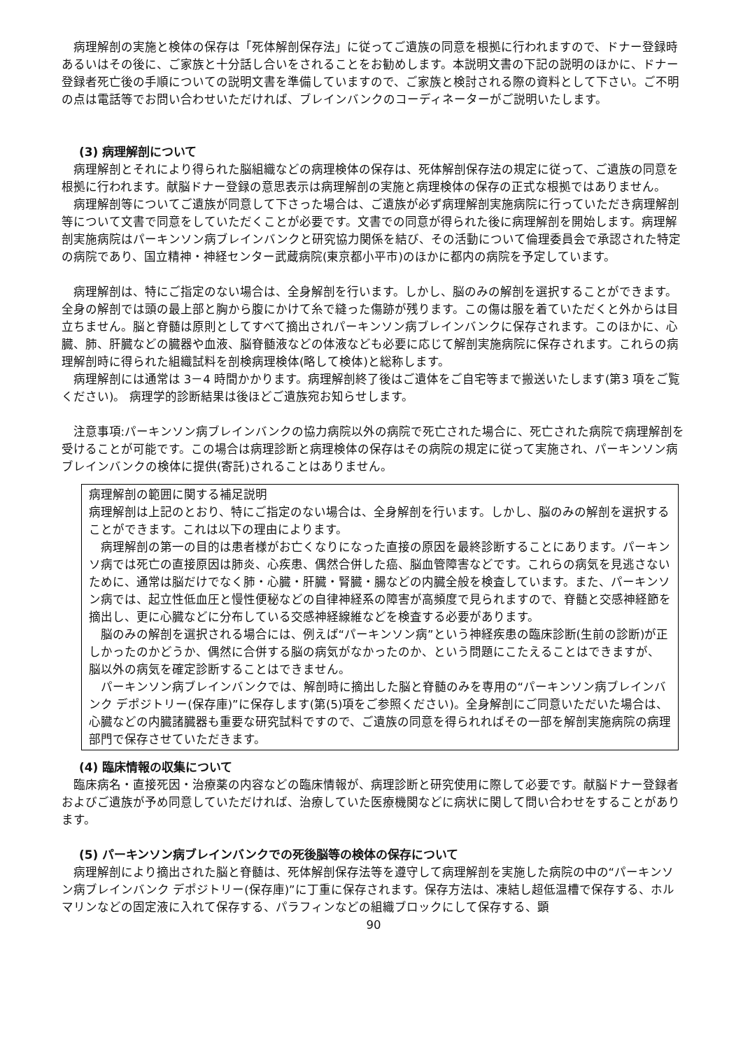病理解剖の実施と検体の保存は「死体解剖保存法」に従ってご遺族の同意を根拠に行われますので、ドナー登録時あるいはその後に、ご家族と十分話し合いをされることをお勧めします。本説明文書の下記の説明のほかに、ドナー登録者死亡後の手順についての説明文書を準備していますので、ご家族と検討される際の資料として下さい。ご不明の点は電話等でお問い合わせいただければ、ブレインバンクのコーディネーターがご説明いたします。
(3) 病理解剖について
病理解剖とそれにより得られた脳組織などの病理検体の保存は、死体解剖保存法の規定に従って、ご遺族の同意を根拠に行われます。献脳ドナー登録の意思表示は病理解剖の実施と病理検体の保存の正式な根拠ではありません。
病理解剖等についてご遺族が同意して下さった場合は、ご遺族が必ず病理解剖実施病院に行っていただき病理解剖等について文書で同意をしていただくことが必要です。文書での同意が得られた後に病理解剖を開始します。病理解剖実施病院はパーキンソン病ブレインバンクと研究協力関係を結び、その活動について倫理委員会で承認された特定の病院であり、国立精神・神経センター武蔵病院(東京都小平市)のほかに都内の病院を予定しています。
病理解剖は、特にご指定のない場合は、全身解剖を行います。しかし、脳のみの解剖を選択することができます。全身の解剖では頭の最上部と胸から腹にかけて糸で縫った傷跡が残ります。この傷は服を着ていただくと外からは目立ちません。脳と脊髄は原則としてすべて摘出されパーキンソン病ブレインバンクに保存されます。このほかに、心臓、肺、肝臓などの臓器や血液、脳脊髄液などの体液なども必要に応じて解剖実施病院に保存されます。これらの病理解剖時に得られた組織試料を剖検病理検体(略して検体)と総称します。
病理解剖には通常は 3－4 時間かかります。病理解剖終了後はご遺体をご自宅等まで搬送いたします(第3 項をご覧ください)。 病理学的診断結果は後ほどご遺族宛お知らせします。
注意事項:パーキンソン病ブレインバンクの協力病院以外の病院で死亡された場合に、死亡された病院で病理解剖を受けることが可能です。この場合は病理診断と病理検体の保存はその病院の規定に従って実施され、パーキンソン病ブレインバンクの検体に提供(寄託)されることはありません。
病理解剖の範囲に関する補足説明
病理解剖は上記のとおり、特にご指定のない場合は、全身解剖を行います。しかし、脳のみの解剖を選択することができます。これは以下の理由によります。
病理解剖の第一の目的は患者様がお亡くなりになった直接の原因を最終診断することにあります。パーキンソ病では死亡の直接原因は肺炎、心疾患、偶然合併した癌、脳血管障害などです。これらの病気を見逃さないために、通常は脳だけでなく肺・心臓・肝臓・腎臓・腸などの内臓全般を検査しています。また、パーキンソン病では、起立性低血圧と慢性便秘などの自律神経系の障害が高頻度で見られますので、脊髄と交感神経節を摘出し、更に心臓などに分布している交感神経線維などを検査する必要があります。
脳のみの解剖を選択される場合には、例えば“パーキンソン病”という神経疾患の臨床診断(生前の診断)が正しかったのかどうか、偶然に合併する脳の病気がなかったのか、という問題にこたえることはできますが、脳以外の病気を確定診断することはできません。
パーキンソン病ブレインバンクでは、解剖時に摘出した脳と脊髄のみを専用の“パーキンソン病ブレインバンク デポジトリー(保存庫)”に保存します(第(5)項をご参照ください)。全身解剖にご同意いただいた場合は、心臓などの内臓諸臓器も重要な研究試料ですので、ご遺族の同意を得られればその一部を解剖実施病院の病理部門で保存させていただきます。
(4) 臨床情報の収集について
臨床病名・直接死因・治療薬の内容などの臨床情報が、病理診断と研究使用に際して必要です。献脳ドナー登録者およびご遺族が予め同意していただければ、治療していた医療機関などに病状に関して問い合わせをすることがあります。
(5) パーキンソン病ブレインバンクでの死後脳等の検体の保存について
病理解剖により摘出された脳と脊髄は、死体解剖保存法等を遵守して病理解剖を実施した病院の中の“パーキンソン病ブレインバンク デポジトリー(保存庫)”に丁重に保存されます。保存方法は、凍結し超低温槽で保存する、ホルマリンなどの固定液に入れて保存する、パラフィンなどの組織ブロックにして保存する、顕
90